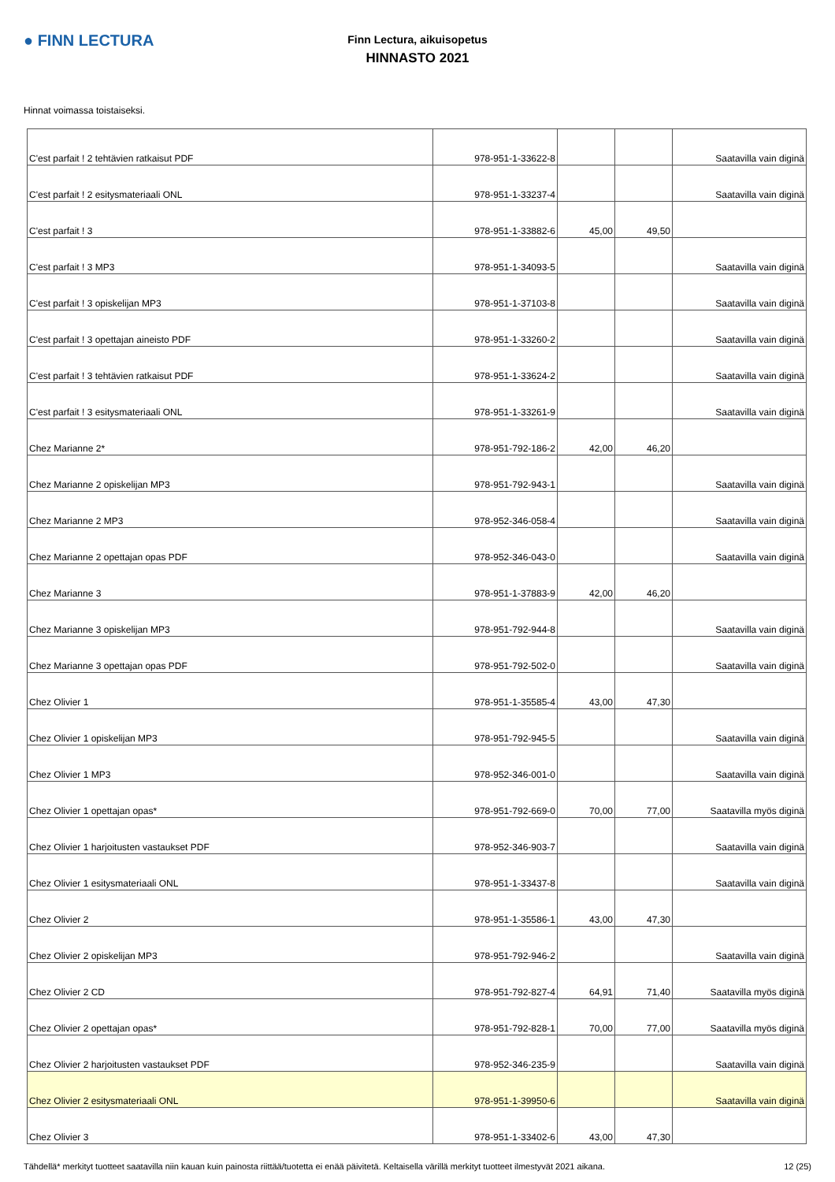● FINN LECTURA
Finn Lectura, aikuisopetus
HINNASTO 2021
Hinnat voimassa toistaiseksi.
| C'est parfait ! 2 tehtävien ratkaisut PDF | 978-951-1-33622-8 | | | Saatavilla vain diginä |
| C'est parfait ! 2 esitysmateriaali ONL | 978-951-1-33237-4 | | | Saatavilla vain diginä |
| C'est parfait ! 3 | 978-951-1-33882-6 | 45,00 | 49,50 | |
| C'est parfait ! 3 MP3 | 978-951-1-34093-5 | | | Saatavilla vain diginä |
| C'est parfait ! 3 opiskelijan MP3 | 978-951-1-37103-8 | | | Saatavilla vain diginä |
| C'est parfait ! 3 opettajan aineisto PDF | 978-951-1-33260-2 | | | Saatavilla vain diginä |
| C'est parfait ! 3 tehtävien ratkaisut PDF | 978-951-1-33624-2 | | | Saatavilla vain diginä |
| C'est parfait ! 3 esitysmateriaali ONL | 978-951-1-33261-9 | | | Saatavilla vain diginä |
| Chez Marianne 2* | 978-951-792-186-2 | 42,00 | 46,20 | |
| Chez Marianne 2 opiskelijan MP3 | 978-951-792-943-1 | | | Saatavilla vain diginä |
| Chez Marianne 2 MP3 | 978-952-346-058-4 | | | Saatavilla vain diginä |
| Chez Marianne 2 opettajan opas PDF | 978-952-346-043-0 | | | Saatavilla vain diginä |
| Chez Marianne 3 | 978-951-1-37883-9 | 42,00 | 46,20 | |
| Chez Marianne 3 opiskelijan MP3 | 978-951-792-944-8 | | | Saatavilla vain diginä |
| Chez Marianne 3 opettajan opas PDF | 978-951-792-502-0 | | | Saatavilla vain diginä |
| Chez Olivier 1 | 978-951-1-35585-4 | 43,00 | 47,30 | |
| Chez Olivier 1 opiskelijan MP3 | 978-951-792-945-5 | | | Saatavilla vain diginä |
| Chez Olivier 1 MP3 | 978-952-346-001-0 | | | Saatavilla vain diginä |
| Chez Olivier 1 opettajan opas* | 978-951-792-669-0 | 70,00 | 77,00 | Saatavilla myös diginä |
| Chez Olivier 1 harjoitusten vastaukset PDF | 978-952-346-903-7 | | | Saatavilla vain diginä |
| Chez Olivier 1 esitysmateriaali ONL | 978-951-1-33437-8 | | | Saatavilla vain diginä |
| Chez Olivier 2 | 978-951-1-35586-1 | 43,00 | 47,30 | |
| Chez Olivier 2 opiskelijan MP3 | 978-951-792-946-2 | | | Saatavilla vain diginä |
| Chez Olivier 2 CD | 978-951-792-827-4 | 64,91 | 71,40 | Saatavilla myös diginä |
| Chez Olivier 2 opettajan opas* | 978-951-792-828-1 | 70,00 | 77,00 | Saatavilla myös diginä |
| Chez Olivier 2 harjoitusten vastaukset PDF | 978-952-346-235-9 | | | Saatavilla vain diginä |
| Chez Olivier 2 esitysmateriaali ONL | 978-951-1-39950-6 | | | Saatavilla vain diginä |
| Chez Olivier 3 | 978-951-1-33402-6 | 43,00 | 47,30 | |
Tähdellä* merkityt tuotteet saatavilla niin kauan kuin painosta riittää/tuotetta ei enää päivitetä. Keltaisella värillä merkityt tuotteet ilmestyvät 2021 aikana. 12 (25)